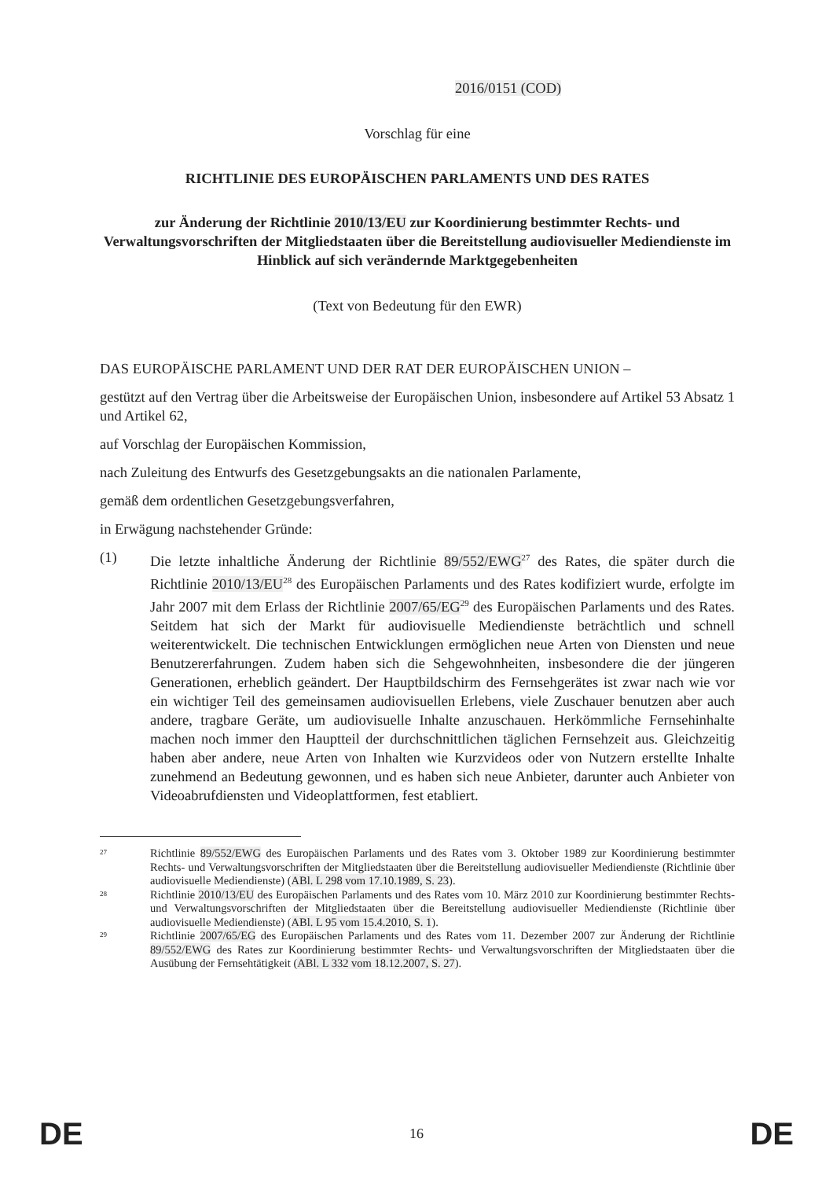2016/0151 (COD)
Vorschlag für eine
RICHTLINIE DES EUROPÄISCHEN PARLAMENTS UND DES RATES
zur Änderung der Richtlinie 2010/13/EU zur Koordinierung bestimmter Rechts- und Verwaltungsvorschriften der Mitgliedstaaten über die Bereitstellung audiovisueller Mediendienste im Hinblick auf sich verändernde Marktgegebenheiten
(Text von Bedeutung für den EWR)
DAS EUROPÄISCHE PARLAMENT UND DER RAT DER EUROPÄISCHEN UNION –
gestützt auf den Vertrag über die Arbeitsweise der Europäischen Union, insbesondere auf Artikel 53 Absatz 1 und Artikel 62,
auf Vorschlag der Europäischen Kommission,
nach Zuleitung des Entwurfs des Gesetzgebungsakts an die nationalen Parlamente,
gemäß dem ordentlichen Gesetzgebungsverfahren,
in Erwägung nachstehender Gründe:
(1) Die letzte inhaltliche Änderung der Richtlinie 89/552/EWG<sup>27</sup> des Rates, die später durch die Richtlinie 2010/13/EU<sup>28</sup> des Europäischen Parlaments und des Rates kodifiziert wurde, erfolgte im Jahr 2007 mit dem Erlass der Richtlinie 2007/65/EG<sup>29</sup> des Europäischen Parlaments und des Rates. Seitdem hat sich der Markt für audiovisuelle Mediendienste beträchtlich und schnell weiterentwickelt. Die technischen Entwicklungen ermöglichen neue Arten von Diensten und neue Benutzererfahrungen. Zudem haben sich die Sehgewohnheiten, insbesondere die der jüngeren Generationen, erheblich geändert. Der Hauptbildschirm des Fernsehgerätes ist zwar nach wie vor ein wichtiger Teil des gemeinsamen audiovisuellen Erlebens, viele Zuschauer benutzen aber auch andere, tragbare Geräte, um audiovisuelle Inhalte anzuschauen. Herkömmliche Fernsehinhalte machen noch immer den Hauptteil der durchschnittlichen täglichen Fernsehzeit aus. Gleichzeitig haben aber andere, neue Arten von Inhalten wie Kurzvideos oder von Nutzern erstellte Inhalte zunehmend an Bedeutung gewonnen, und es haben sich neue Anbieter, darunter auch Anbieter von Videoabrufdiensten und Videoplattformen, fest etabliert.
27
Richtlinie 89/552/EWG des Europäischen Parlaments und des Rates vom 3. Oktober 1989 zur Koordinierung bestimmter Rechts- und Verwaltungsvorschriften der Mitgliedstaaten über die Bereitstellung audiovisueller Mediendienste (Richtlinie über audiovisuelle Mediendienste) (ABl. L 298 vom 17.10.1989, S. 23).
28
Richtlinie 2010/13/EU des Europäischen Parlaments und des Rates vom 10. März 2010 zur Koordinierung bestimmter Rechts- und Verwaltungsvorschriften der Mitgliedstaaten über die Bereitstellung audiovisueller Mediendienste (Richtlinie über audiovisuelle Mediendienste) (ABl. L 95 vom 15.4.2010, S. 1).
29
Richtlinie 2007/65/EG des Europäischen Parlaments und des Rates vom 11. Dezember 2007 zur Änderung der Richtlinie 89/552/EWG des Rates zur Koordinierung bestimmter Rechts- und Verwaltungsvorschriften der Mitgliedstaaten über die Ausübung der Fernsehtätigkeit (ABl. L 332 vom 18.12.2007, S. 27).
DE 16 DE